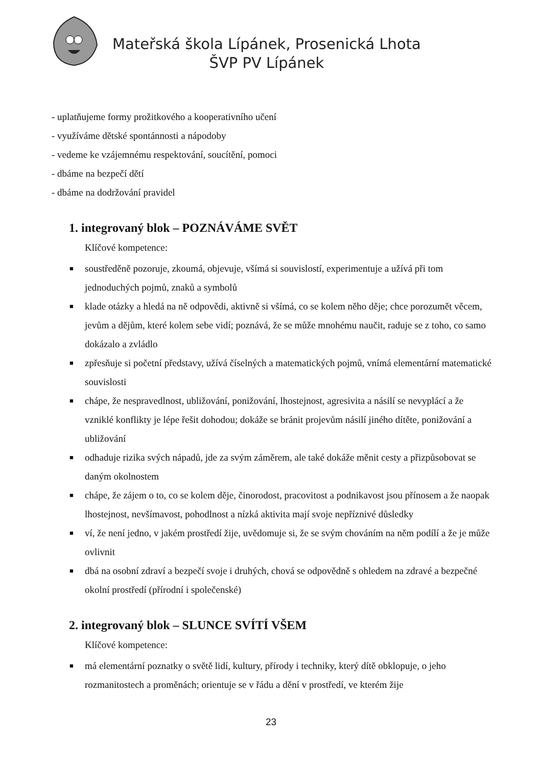Mateřská škola Lípánek, Prosenická Lhota
ŠVP PV Lípánek
- uplatňujeme formy prožitkového a kooperativního učení
- využíváme dětské spontánnosti a nápodoby
- vedeme ke vzájemnému respektování, soucítění, pomoci
- dbáme na bezpečí dětí
- dbáme na dodržování pravidel
1. integrovaný blok – POZNÁVÁME SVĚT
Klíčové kompetence:
■ soustředěně pozoruje, zkoumá, objevuje, všímá si souvislostí, experimentuje a užívá při tom jednoduchých pojmů, znaků a symbolů
■ klade otázky a hledá na ně odpovědi, aktivně si všímá, co se kolem něho děje; chce porozumět věcem, jevům a dějům, které kolem sebe vidí; poznává, že se může mnohému naučit, raduje se z toho, co samo dokázalo a zvládlo
■ zpřesňuje si početní představy, užívá číselných a matematických pojmů, vnímá elementární matematické souvislosti
■ chápe, že nespravedlnost, ubližování, ponižování, lhostejnost, agresivita a násilí se nevyplácí a že vzniklé konflikty je lépe řešit dohodou; dokáže se bránit projevům násilí jiného dítěte, ponižování a ubližování
■ odhaduje rizika svých nápadů, jde za svým záměrem, ale také dokáže měnit cesty a přizpůsobovat se daným okolnostem
■ chápe, že zájem o to, co se kolem děje, činorodost, pracovitost a podnikavost jsou přínosem a že naopak lhostejnost, nevšímavost, pohodlnost a nízká aktivita mají svoje nepříznivé důsledky
■ ví, že není jedno, v jakém prostředí žije, uvědomuje si, že se svým chováním na něm podílí a že je může ovlivnit
■ dbá na osobní zdraví a bezpečí svoje i druhých, chová se odpovědně s ohledem na zdravé a bezpečné okolní prostředí (přírodní i společenské)
2. integrovaný blok – SLUNCE SVÍTÍ VŠEM
Klíčové kompetence:
■ má elementární poznatky o světě lidí, kultury, přírody i techniky, který dítě obklopuje, o jeho rozmanitostech a proměnách; orientuje se v řádu a dění v prostředí, ve kterém žije
23